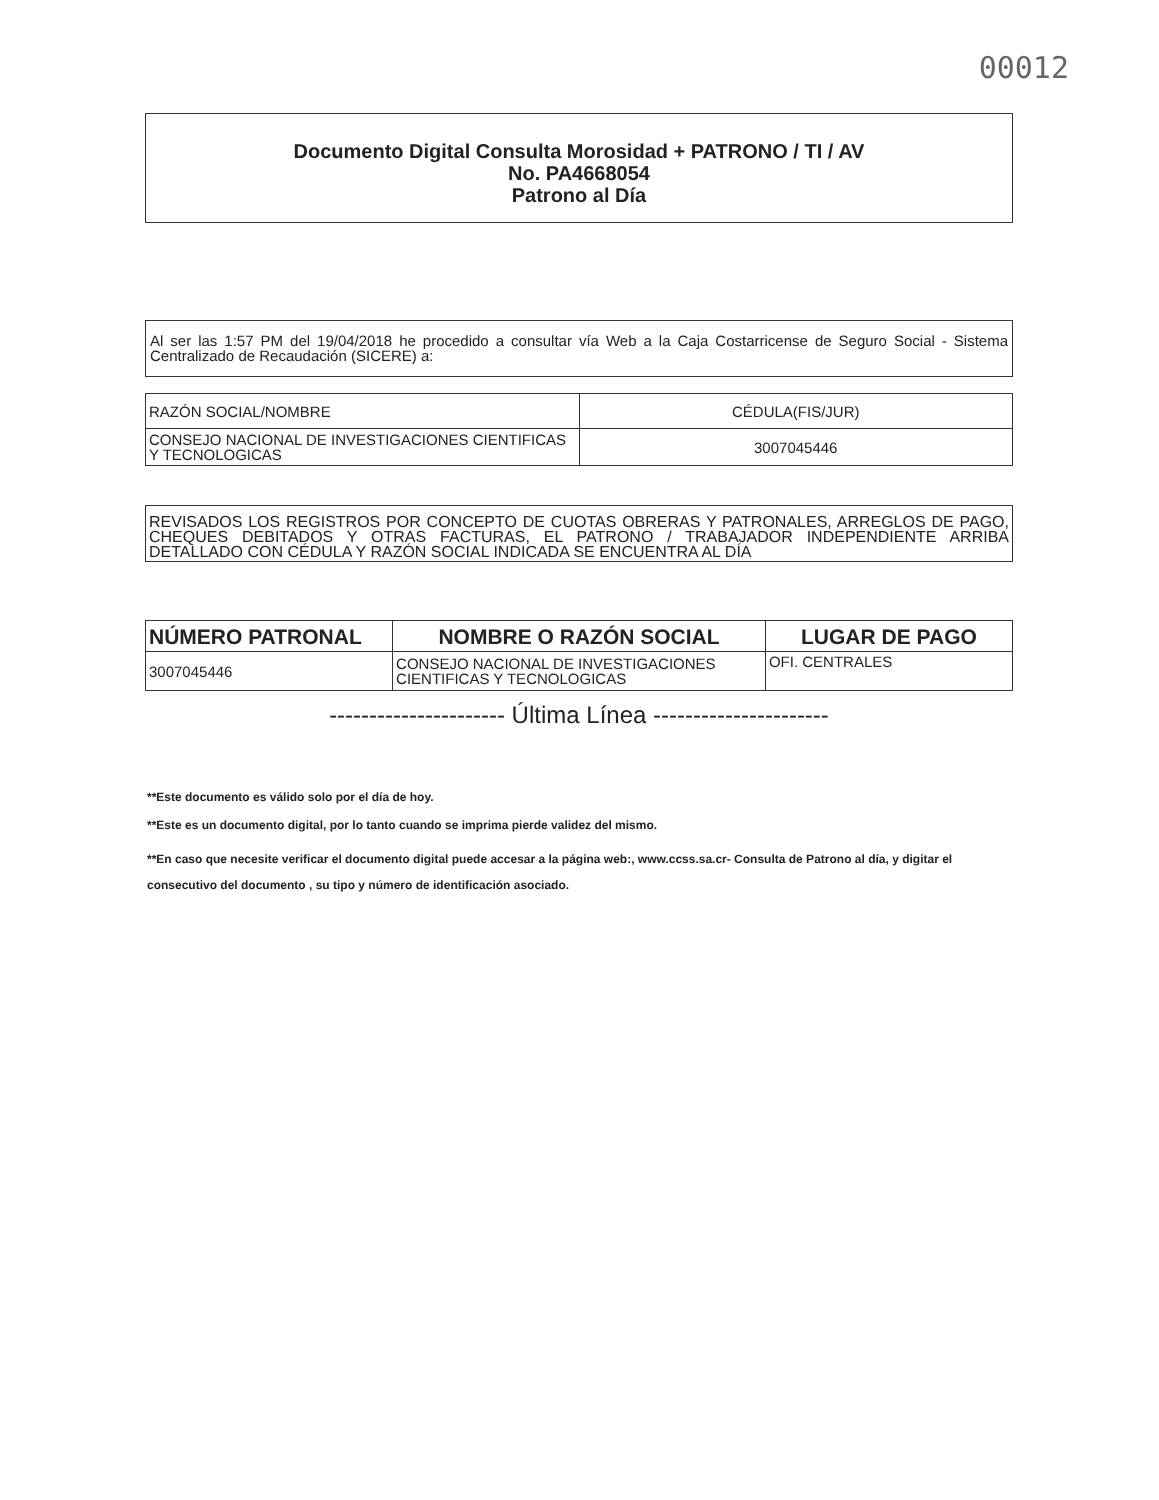00012
Documento Digital Consulta Morosidad + PATRONO / TI / AV
No. PA4668054
Patrono al Día
Al ser las 1:57 PM del 19/04/2018 he procedido a consultar vía Web a la Caja Costarricense de Seguro Social - Sistema Centralizado de Recaudación (SICERE) a:
| RAZÓN SOCIAL/NOMBRE | CÉDULA(FIS/JUR) |
| --- | --- |
| CONSEJO NACIONAL DE INVESTIGACIONES CIENTIFICAS Y TECNOLOGICAS | 3007045446 |
REVISADOS LOS REGISTROS POR CONCEPTO DE CUOTAS OBRERAS Y PATRONALES, ARREGLOS DE PAGO, CHEQUES DEBITADOS Y OTRAS FACTURAS, EL PATRONO / TRABAJADOR INDEPENDIENTE ARRIBA DETALLADO CON CÉDULA Y RAZÓN SOCIAL INDICADA SE ENCUENTRA AL DÍA
| NÚMERO PATRONAL | NOMBRE O RAZÓN SOCIAL | LUGAR DE PAGO |
| --- | --- | --- |
| 3007045446 | CONSEJO NACIONAL DE INVESTIGACIONES CIENTIFICAS Y TECNOLOGICAS | OFI. CENTRALES |
---------------------- Última Línea ----------------------
**Este documento es válido solo por el día de hoy.
**Este es un documento digital, por lo tanto cuando se imprima pierde validez del mismo.
**En caso que necesite verificar el documento digital puede accesar a la página web:, www.ccss.sa.cr- Consulta de Patrono al día, y digitar el consecutivo del documento , su tipo y número de identificación asociado.